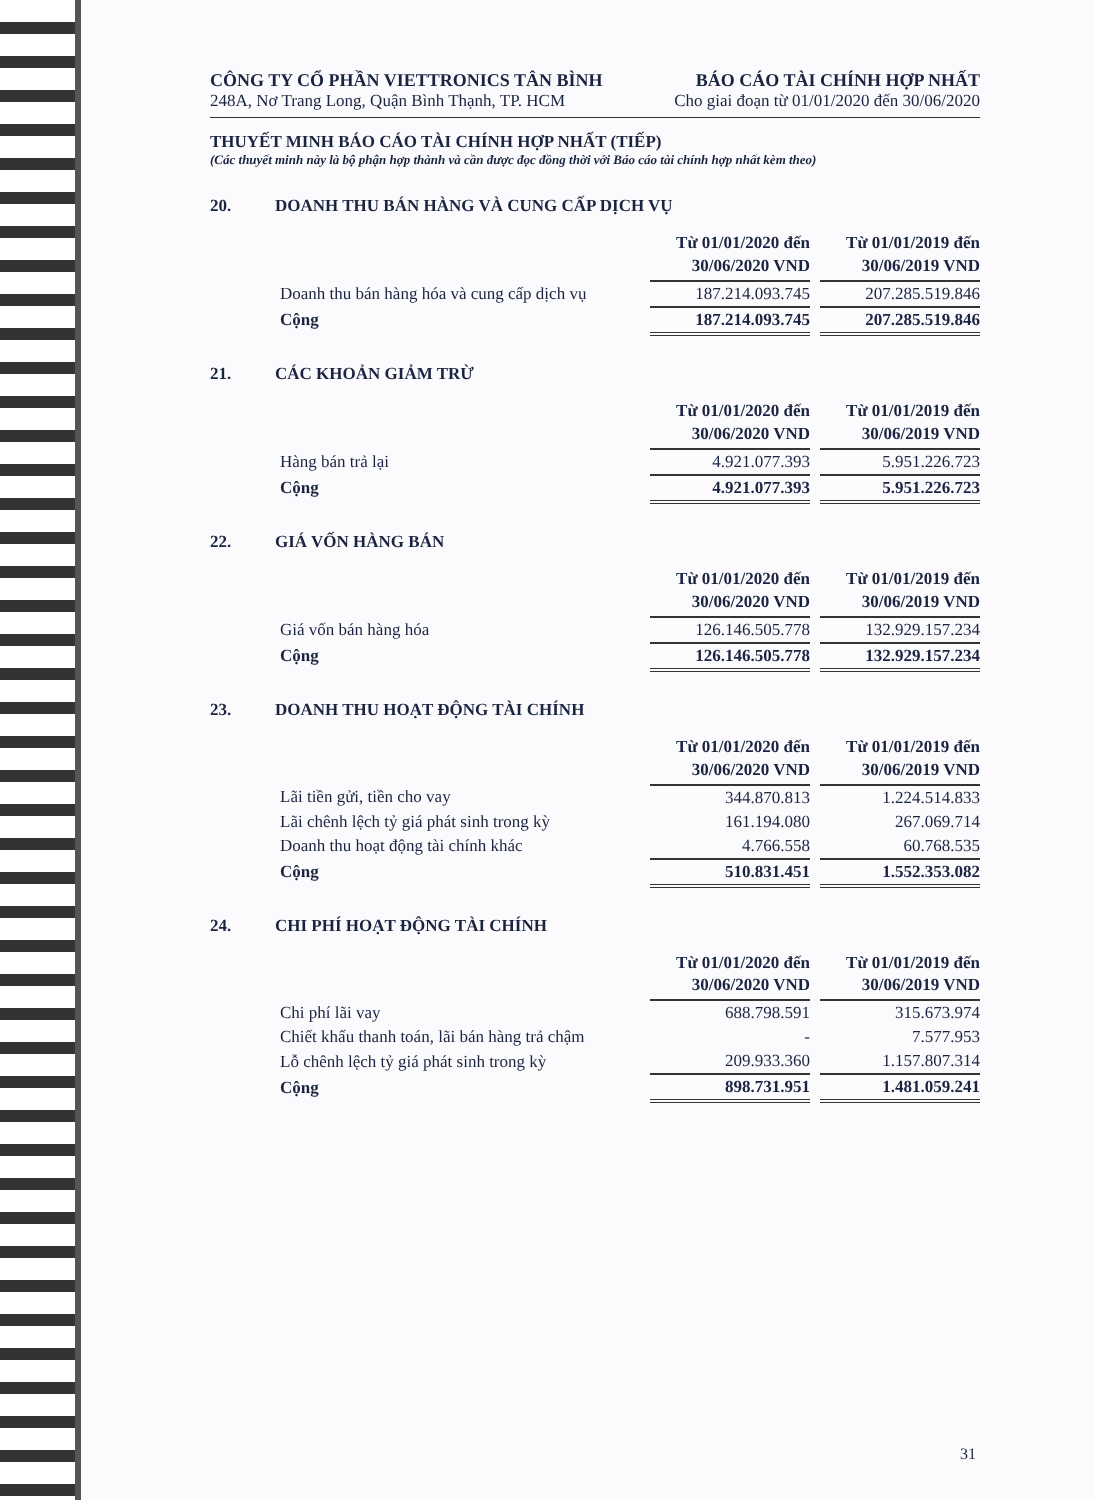CÔNG TY CỔ PHẦN VIETTRONICS TÂN BÌNH
248A, Nơ Trang Long, Quận Bình Thạnh, TP. HCM
BÁO CÁO TÀI CHÍNH HỢP NHẤT
Cho giai đoạn từ 01/01/2020 đến 30/06/2020
THUYẾT MINH BÁO CÁO TÀI CHÍNH HỢP NHẤT (TIẾP)
(Các thuyết minh này là bộ phận hợp thành và cần được đọc đồng thời với Báo cáo tài chính hợp nhất kèm theo)
20. DOANH THU BÁN HÀNG VÀ CUNG CẤP DỊCH VỤ
| | Từ 01/01/2020 đến 30/06/2020 VND | | Từ 01/01/2019 đến 30/06/2019 VND |
| Doanh thu bán hàng hóa và cung cấp dịch vụ | 187.214.093.745 | | 207.285.519.846 |
| Cộng | 187.214.093.745 | | 207.285.519.846 |
21. CÁC KHOẢN GIẢM TRỪ
| | Từ 01/01/2020 đến 30/06/2020 VND | | Từ 01/01/2019 đến 30/06/2019 VND |
| Hàng bán trả lại | 4.921.077.393 | | 5.951.226.723 |
| Cộng | 4.921.077.393 | | 5.951.226.723 |
22. GIÁ VỐN HÀNG BÁN
| | Từ 01/01/2020 đến 30/06/2020 VND | | Từ 01/01/2019 đến 30/06/2019 VND |
| Giá vốn bán hàng hóa | 126.146.505.778 | | 132.929.157.234 |
| Cộng | 126.146.505.778 | | 132.929.157.234 |
23. DOANH THU HOẠT ĐỘNG TÀI CHÍNH
| | Từ 01/01/2020 đến 30/06/2020 VND | | Từ 01/01/2019 đến 30/06/2019 VND |
| Lãi tiền gửi, tiền cho vay | 344.870.813 | | 1.224.514.833 |
| Lãi chênh lệch tỷ giá phát sinh trong kỳ | 161.194.080 | | 267.069.714 |
| Doanh thu hoạt động tài chính khác | 4.766.558 | | 60.768.535 |
| Cộng | 510.831.451 | | 1.552.353.082 |
24. CHI PHÍ HOẠT ĐỘNG TÀI CHÍNH
| | Từ 01/01/2020 đến 30/06/2020 VND | | Từ 01/01/2019 đến 30/06/2019 VND |
| Chi phí lãi vay | 688.798.591 | | 315.673.974 |
| Chiết khấu thanh toán, lãi bán hàng trả chậm | - | | 7.577.953 |
| Lỗ chênh lệch tỷ giá phát sinh trong kỳ | 209.933.360 | | 1.157.807.314 |
| Cộng | 898.731.951 | | 1.481.059.241 |
31